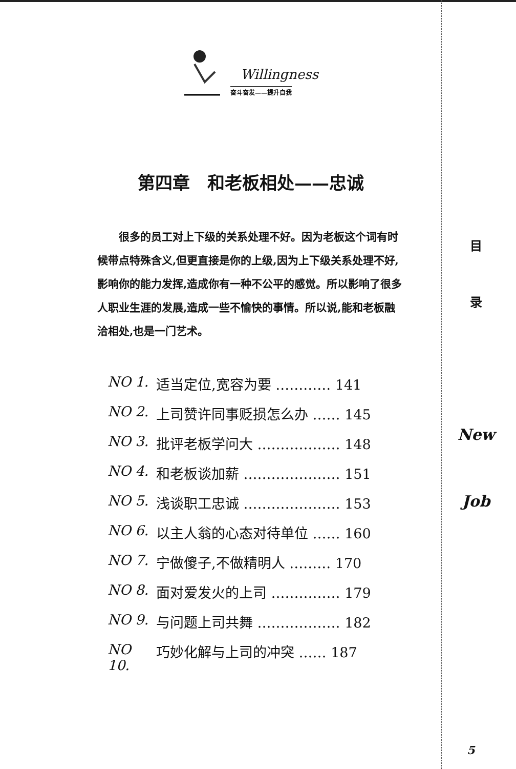Willingness
奋斗奋发——提升自我
第四章　和老板相处——忠诚
很多的员工对上下级的关系处理不好。因为老板这个词有时候带点特殊含义,但更直接是你的上级,因为上下级关系处理不好,影响你的能力发挥,造成你有一种不公平的感觉。所以影响了很多人职业生涯的发展,造成一些不愉快的事情。所以说,能和老板融洽相处,也是一门艺术。
NO 1. 适当定位,宽容为要 ………… 141
NO 2. 上司赞许同事贬损怎么办 …… 145
NO 3. 批评老板学问大 ……………… 148
NO 4. 和老板谈加薪 ………………… 151
NO 5. 浅谈职工忠诚 ………………… 153
NO 6. 以主人翁的心态对待单位 …… 160
NO 7. 宁做傻子,不做精明人 ……… 170
NO 8. 面对爱发火的上司 …………… 179
NO 9. 与问题上司共舞 ……………… 182
NO 10. 巧妙化解与上司的冲突 …… 187
目
录
New
Job
5